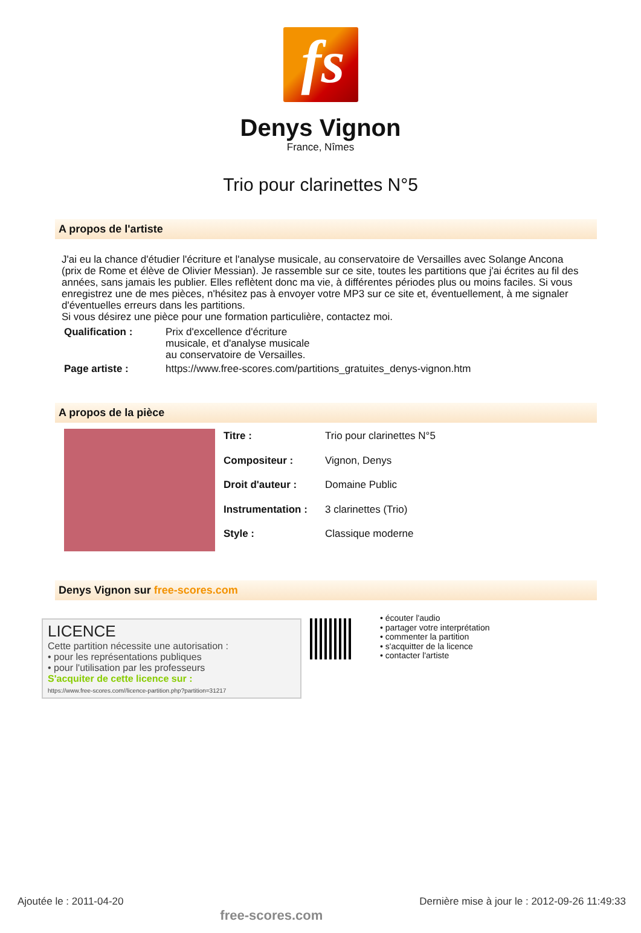fs
Denys Vignon
France, Nîmes
Trio pour clarinettes N°5
A propos de l'artiste
J'ai eu la chance d'étudier l'écriture et l'analyse musicale, au conservatoire de Versailles avec Solange Ancona (prix de Rome et élève de Olivier Messian). Je rassemble sur ce site, toutes les partitions que j'ai écrites au fil des années, sans jamais les publier. Elles reflètent donc ma vie, à différentes périodes plus ou moins faciles. Si vous enregistrez une de mes pièces, n'hésitez pas à envoyer votre MP3 sur ce site et, éventuellement, à me signaler d'éventuelles erreurs dans les partitions.
Si vous désirez une pièce pour une formation particulière, contactez moi.
| Qualification : | Prix d'excellence d'écriture musicale, et d'analyse musicale au conservatoire de Versailles. |
| Page artiste : | https://www.free-scores.com/partitions_gratuites_denys-vignon.htm |
A propos de la pièce
| Titre : | Trio pour clarinettes N°5 |
| Compositeur : | Vignon, Denys |
| Droit d'auteur : | Domaine Public |
| Instrumentation : | 3 clarinettes (Trio) |
| Style : | Classique moderne |
Denys Vignon sur free-scores.com
LICENCE
Cette partition nécessite une autorisation :
• pour les représentations publiques
• pour l'utilisation par les professeurs
S'acquiter de cette licence sur :
https://www.free-scores.com//licence-partition.php?partition=31217
• écouter l'audio
• partager votre interprétation
• commenter la partition
• s'acquitter de la licence
• contacter l'artiste
Ajoutée le : 2011-04-20 free-scores.com Dernière mise à jour le : 2012-09-26 11:49:33